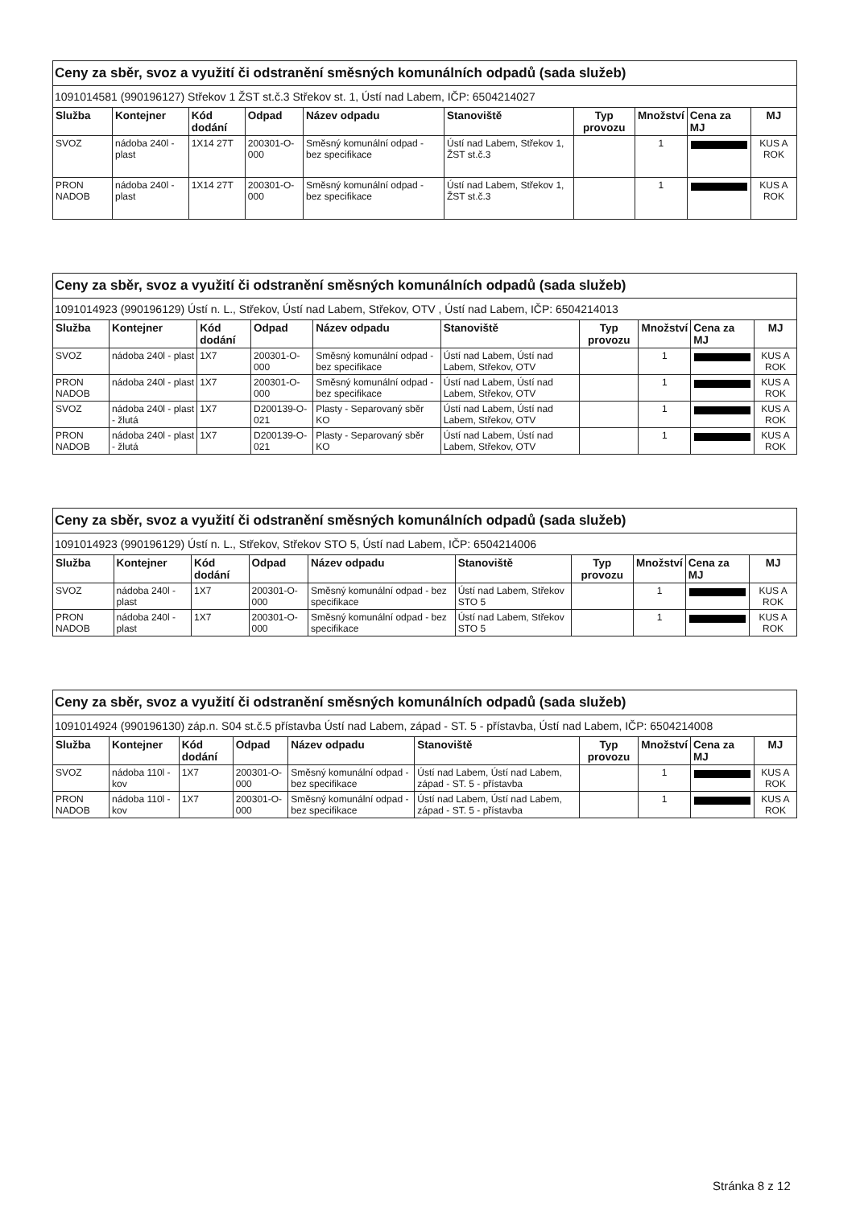| Ceny za sběr, svoz a využití či odstranění směsných komunálních odpadů (sada služeb) | | | | | | | | | |
| 1091014581 (990196127) Střekov 1 ŽST st.č.3 Střekov st. 1, Ústí nad Labem, IČP: 6504214027 | | | | | | | | | |
| Služba | Kontejner | Kód dodání | Odpad | Název odpadu | Stanoviště | Typ provozu | Množství | Cena za MJ | MJ |
| SVOZ | nádoba 240l - plast | 1X14 27T | 200301-O-000 | Směsný komunální odpad - bez specifikace | Ústí nad Labem, Střekov 1, ŽST st.č.3 | | 1 | | KUS A ROK |
| PRON NADOB | nádoba 240l - plast | 1X14 27T | 200301-O-000 | Směsný komunální odpad - bez specifikace | Ústí nad Labem, Střekov 1, ŽST st.č.3 | | 1 | | KUS A ROK |
| Ceny za sběr, svoz a využití či odstranění směsných komunálních odpadů (sada služeb) | | | | | | | | | |
| 1091014923 (990196129) Ústí n. L., Střekov, Ústí nad Labem, Střekov, OTV , Ústí nad Labem, IČP: 6504214013 | | | | | | | | | |
| Služba | Kontejner | Kód dodání | Odpad | Název odpadu | Stanoviště | Typ provozu | Množství | Cena za MJ | MJ |
| SVOZ | nádoba 240l - plast | 1X7 | 200301-O-000 | Směsný komunální odpad - bez specifikace | Ústí nad Labem, Ústí nad Labem, Střekov, OTV | | 1 | | KUS A ROK |
| PRON NADOB | nádoba 240l - plast | 1X7 | 200301-O-000 | Směsný komunální odpad - bez specifikace | Ústí nad Labem, Ústí nad Labem, Střekov, OTV | | 1 | | KUS A ROK |
| SVOZ | nádoba 240l - plast - žlutá | 1X7 | D200139-O-021 | Plasty - Separovaný sběr KO | Ústí nad Labem, Ústí nad Labem, Střekov, OTV | | 1 | | KUS A ROK |
| PRON NADOB | nádoba 240l - plast - žlutá | 1X7 | D200139-O-021 | Plasty - Separovaný sběr KO | Ústí nad Labem, Ústí nad Labem, Střekov, OTV | | 1 | | KUS A ROK |
| Ceny za sběr, svoz a využití či odstranění směsných komunálních odpadů (sada služeb) | | | | | | | | | |
| 1091014923 (990196129) Ústí n. L., Střekov, Střekov STO 5, Ústí nad Labem, IČP: 6504214006 | | | | | | | | | |
| Služba | Kontejner | Kód dodání | Odpad | Název odpadu | Stanoviště | Typ provozu | Množství | Cena za MJ | MJ |
| SVOZ | nádoba 240l - plast | 1X7 | 200301-O-000 | Směsný komunální odpad - bez specifikace | Ústí nad Labem, Střekov STO 5 | | 1 | | KUS A ROK |
| PRON NADOB | nádoba 240l - plast | 1X7 | 200301-O-000 | Směsný komunální odpad - bez specifikace | Ústí nad Labem, Střekov STO 5 | | 1 | | KUS A ROK |
| Ceny za sběr, svoz a využití či odstranění směsných komunálních odpadů (sada služeb) | | | | | | | | | |
| 1091014924 (990196130) záp.n. S04 st.č.5 přístavba Ústí nad Labem, západ - ST. 5 - přístavba, Ústí nad Labem, IČP: 6504214008 | | | | | | | | | |
| Služba | Kontejner | Kód dodání | Odpad | Název odpadu | Stanoviště | Typ provozu | Množství | Cena za MJ | MJ |
| SVOZ | nádoba 110l - kov | 1X7 | 200301-O-000 | Směsný komunální odpad - bez specifikace | Ústí nad Labem, Ústí nad Labem, západ - ST. 5 - přístavba | | 1 | | KUS A ROK |
| PRON NADOB | nádoba 110l - kov | 1X7 | 200301-O-000 | Směsný komunální odpad - bez specifikace | Ústí nad Labem, Ústí nad Labem, západ - ST. 5 - přístavba | | 1 | | KUS A ROK |
Stránka 8 z 12